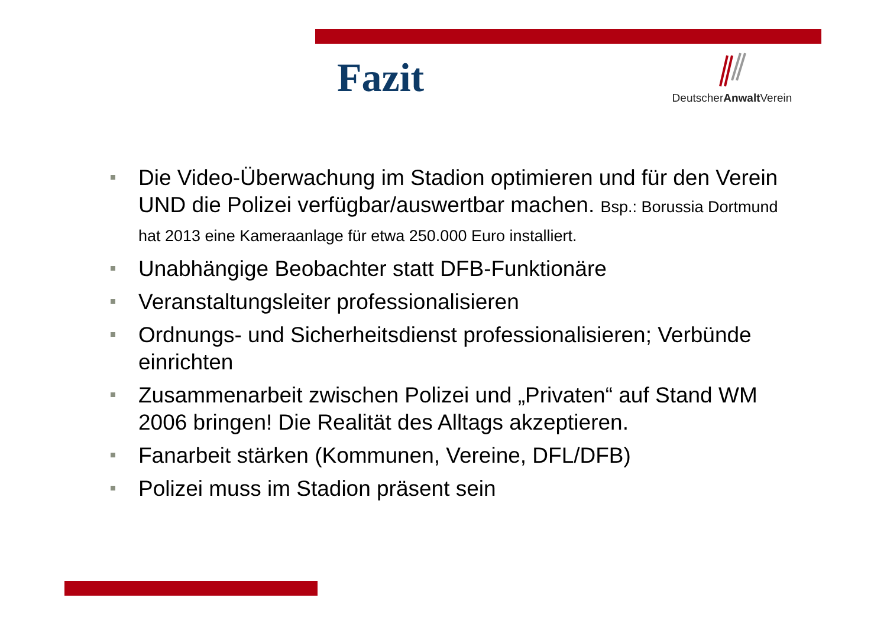Fazit
DeutscherAnwalt Verein
Die Video-Überwachung im Stadion optimieren und für den Verein UND die Polizei verfügbar/auswertbar machen. Bsp.: Borussia Dortmund hat 2013 eine Kameraanlage für etwa 250.000 Euro installiert.
Unabhängige Beobachter statt DFB-Funktionäre
Veranstaltungsleiter professionalisieren
Ordnungs- und Sicherheitsdienst professionalisieren; Verbünde einrichten
Zusammenarbeit zwischen Polizei und „Privaten“ auf Stand WM 2006 bringen! Die Realität des Alltags akzeptieren.
Fanarbeit stärken (Kommunen, Vereine, DFL/DFB)
Polizei muss im Stadion präsent sein